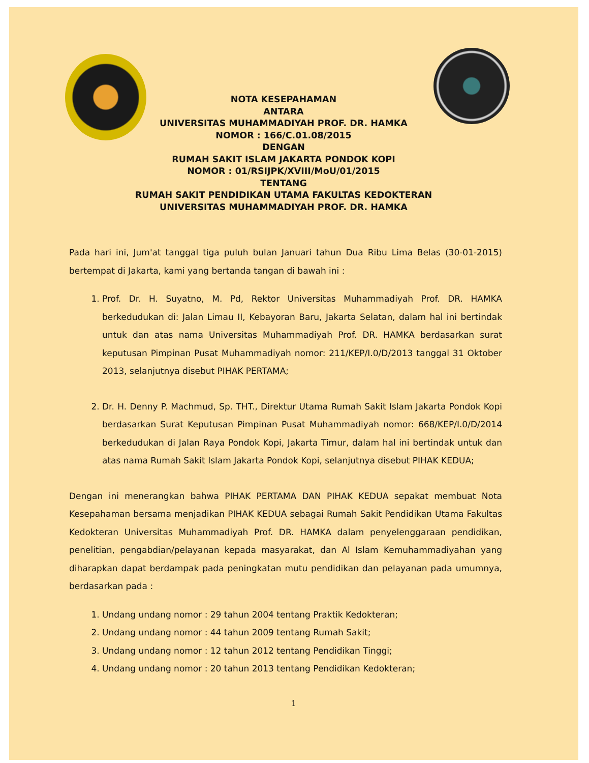NOTA KESEPAHAMAN
ANTARA
UNIVERSITAS MUHAMMADIYAH PROF. DR. HAMKA
NOMOR : 166/C.01.08/2015
DENGAN
RUMAH SAKIT ISLAM JAKARTA PONDOK KOPI
NOMOR : 01/RSIJPK/XVIII/MoU/01/2015
TENTANG
RUMAH SAKIT PENDIDIKAN UTAMA FAKULTAS KEDOKTERAN
UNIVERSITAS MUHAMMADIYAH PROF. DR. HAMKA
Pada hari ini, Jum'at tanggal tiga puluh bulan Januari tahun Dua Ribu Lima Belas (30-01-2015) bertempat di Jakarta, kami yang bertanda tangan di bawah ini :
1. Prof. Dr. H. Suyatno, M. Pd, Rektor Universitas Muhammadiyah Prof. DR. HAMKA berkedudukan di: Jalan Limau II, Kebayoran Baru, Jakarta Selatan, dalam hal ini bertindak untuk dan atas nama Universitas Muhammadiyah Prof. DR. HAMKA berdasarkan surat keputusan Pimpinan Pusat Muhammadiyah nomor: 211/KEP/I.0/D/2013 tanggal 31 Oktober 2013, selanjutnya disebut PIHAK PERTAMA;
2. Dr. H. Denny P. Machmud, Sp. THT., Direktur Utama Rumah Sakit Islam Jakarta Pondok Kopi berdasarkan Surat Keputusan Pimpinan Pusat Muhammadiyah nomor: 668/KEP/I.0/D/2014 berkedudukan di Jalan Raya Pondok Kopi, Jakarta Timur, dalam hal ini bertindak untuk dan atas nama Rumah Sakit Islam Jakarta Pondok Kopi, selanjutnya disebut PIHAK KEDUA;
Dengan ini menerangkan bahwa PIHAK PERTAMA DAN PIHAK KEDUA sepakat membuat Nota Kesepahaman bersama menjadikan PIHAK KEDUA sebagai Rumah Sakit Pendidikan Utama Fakultas Kedokteran Universitas Muhammadiyah Prof. DR. HAMKA dalam penyelenggaraan pendidikan, penelitian, pengabdian/pelayanan kepada masyarakat, dan Al Islam Kemuhammadiyahan yang diharapkan dapat berdampak pada peningkatan mutu pendidikan dan pelayanan pada umumnya, berdasarkan pada :
1. Undang undang nomor : 29 tahun 2004 tentang Praktik Kedokteran;
2. Undang undang nomor : 44 tahun 2009 tentang Rumah Sakit;
3. Undang undang nomor : 12 tahun 2012 tentang Pendidikan Tinggi;
4. Undang undang nomor : 20 tahun 2013 tentang Pendidikan Kedokteran;
1